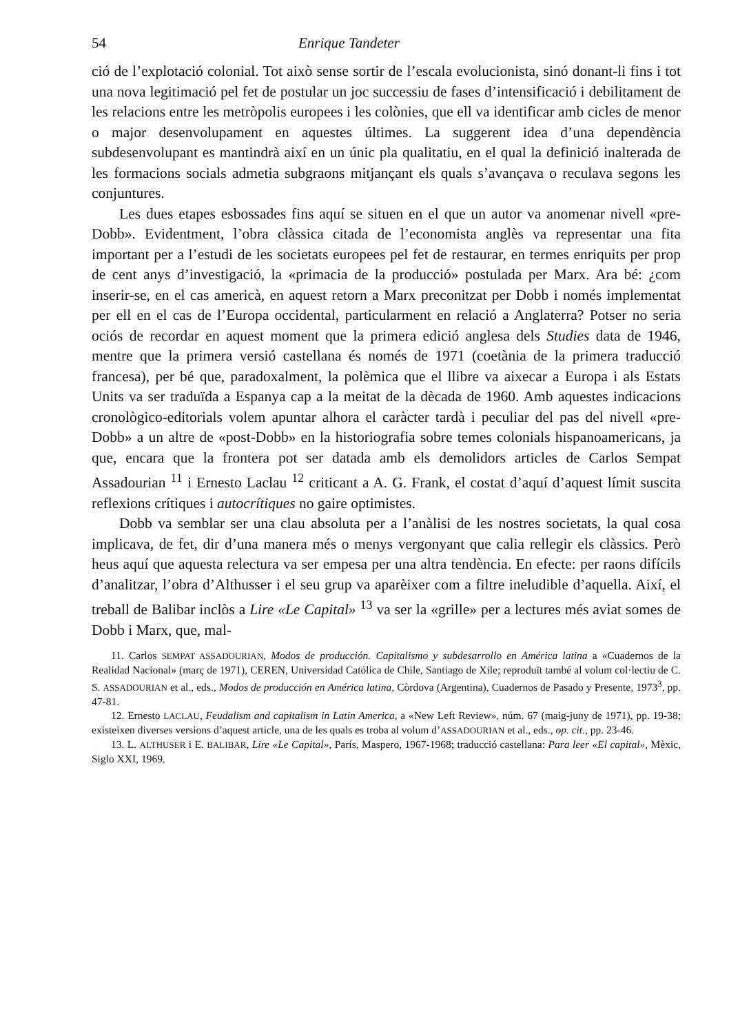54 Enrique Tandeter
ció de l’explotació colonial. Tot això sense sortir de l’escala evolucionista, sinó donant-li fins i tot una nova legitimació pel fet de postular un joc successiu de fases d’intensificació i debilitament de les relacions entre les metròpolis europees i les colònies, que ell va identificar amb cicles de menor o major desenvolupament en aquestes últimes. La suggerent idea d’una dependència subdesenvolupant es mantindrà així en un únic pla qualitatiu, en el qual la definició inalterada de les formacions socials admetia subgraons mitjançant els quals s’avançava o reculava segons les conjuntures.
Les dues etapes esbossades fins aquí se situen en el que un autor va anomenar nivell «pre-Dobb». Evidentment, l’obra clàssica citada de l’economista anglès va representar una fita important per a l’estudi de les societats europees pel fet de restaurar, en termes enriquits per prop de cent anys d’investigació, la «primacia de la producció» postulada per Marx. Ara bé: ¿com inserir-se, en el cas americà, en aquest retorn a Marx preconitzat per Dobb i només implementat per ell en el cas de l’Europa occidental, particularment en relació a Anglaterra? Potser no seria ociós de recordar en aquest moment que la primera edició anglesa dels Studies data de 1946, mentre que la primera versió castellana és només de 1971 (coetània de la primera traducció francesa), per bé que, paradoxalment, la polèmica que el llibre va aixecar a Europa i als Estats Units va ser traduïda a Espanya cap a la meitat de la dècada de 1960. Amb aquestes indicacions cronològico-editorials volem apuntar alhora el caràcter tardà i peculiar del pas del nivell «pre-Dobb» a un altre de «post-Dobb» en la historiografia sobre temes colonials hispanoamericans, ja que, encara que la frontera pot ser datada amb els demolidors articles de Carlos Sempat Assadourian <sup>11</sup> i Ernesto Laclau <sup>12</sup> criticant a A. G. Frank, el costat d’aquí d’aquest límit suscita reflexions crítiques i autocrítiques no gaire optimistes.
Dobb va semblar ser una clau absoluta per a l’anàlisi de les nostres societats, la qual cosa implicava, de fet, dir d’una manera més o menys vergonyant que calia rellegir els clàssics. Però heus aquí que aquesta relectura va ser empesa per una altra tendència. En efecte: per raons difícils d’analitzar, l’obra d’Althusser i el seu grup va aparèixer com a filtre ineludible d’aquella. Així, el treball de Balibar inclòs a Lire «Le Capital» <sup>13</sup> va ser la «grille» per a lectures més aviat somes de Dobb i Marx, que, mal-
11. Carlos SEMPAT ASSADOURIAN, Modos de producción. Capitalismo y subdesarrollo en América latina a «Cuadernos de la Realidad Nacional» (març de 1971), CEREN, Universidad Católica de Chile, Santiago de Xile; reproduït també al volum col·lectiu de C. S. ASSADOURIAN et al., eds., Modos de producción en América latina, Còrdova (Argentina), Cuadernos de Pasado y Presente, 1973<sup>3</sup>, pp. 47-81.
12. Ernesto LACLAU, Feudalism and capitalism in Latin America, a «New Left Review», núm. 67 (maig-juny de 1971), pp. 19-38; existeixen diverses versions d’aquest article, una de les quals es troba al volum d’ASSADOURIAN et al., eds., op. cit., pp. 23-46.
13. L. ALTHUSER i E. BALIBAR, Lire «Le Capital», París, Maspero, 1967-1968; traducció castellana: Para leer «El capital», Mèxic, Siglo XXI, 1969.